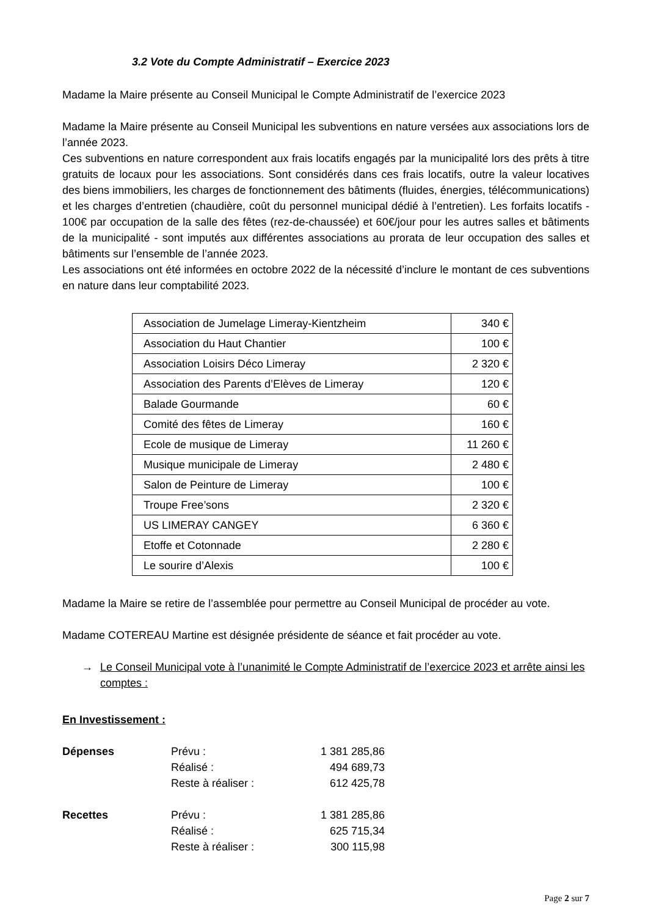3.2 Vote du Compte Administratif – Exercice 2023
Madame la Maire présente au Conseil Municipal le Compte Administratif de l’exercice 2023
Madame la Maire présente au Conseil Municipal les subventions en nature versées aux associations lors de l’année 2023.
Ces subventions en nature correspondent aux frais locatifs engagés par la municipalité lors des prêts à titre gratuits de locaux pour les associations. Sont considérés dans ces frais locatifs, outre la valeur locatives des biens immobiliers, les charges de fonctionnement des bâtiments (fluides, énergies, télécommunications) et les charges d’entretien (chaudière, coût du personnel municipal dédié à l’entretien). Les forfaits locatifs - 100€ par occupation de la salle des fêtes (rez-de-chaussée) et 60€/jour pour les autres salles et bâtiments de la municipalité - sont imputés aux différentes associations au prorata de leur occupation des salles et bâtiments sur l’ensemble de l’année 2023.
Les associations ont été informées en octobre 2022 de la nécessité d’inclure le montant de ces subventions en nature dans leur comptabilité 2023.
| Association de Jumelage Limeray-Kientzheim | 340 € |
| Association du Haut Chantier | 100 € |
| Association Loisirs Déco Limeray | 2 320 € |
| Association des Parents d’Elèves de Limeray | 120 € |
| Balade Gourmande | 60 € |
| Comité des fêtes de Limeray | 160 € |
| Ecole de musique de Limeray | 11 260 € |
| Musique municipale de Limeray | 2 480 € |
| Salon de Peinture de Limeray | 100 € |
| Troupe Free’sons | 2 320 € |
| US LIMERAY CANGEY | 6 360 € |
| Etoffe et Cotonnade | 2 280 € |
| Le sourire d’Alexis | 100 € |
Madame la Maire se retire de l’assemblée pour permettre au Conseil Municipal de procéder au vote.
Madame COTEREAU Martine est désignée présidente de séance et fait procéder au vote.
→ Le Conseil Municipal vote à l’unanimité le Compte Administratif de l’exercice 2023 et arrête ainsi les comptes :
En Investissement :
| Dépenses | Prévu : | 1 381 285,86 |
| | Réalisé : | 494 689,73 |
| | Reste à réaliser : | 612 425,78 |
| Recettes | Prévu : | 1 381 285,86 |
| | Réalisé : | 625 715,34 |
| | Reste à réaliser : | 300 115,98 |
Page 2 sur 7